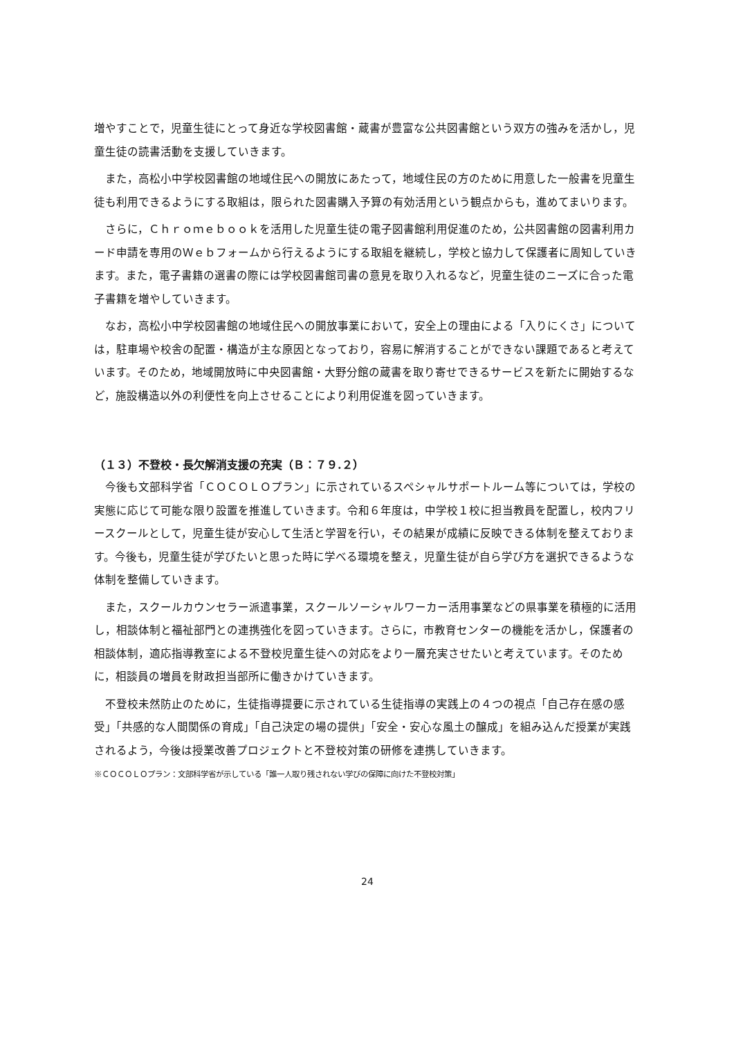増やすことで，児童生徒にとって身近な学校図書館・蔵書が豊富な公共図書館という双方の強みを活かし，児童生徒の読書活動を支援していきます。
また，高松小中学校図書館の地域住民への開放にあたって，地域住民の方のために用意した一般書を児童生徒も利用できるようにする取組は，限られた図書購入予算の有効活用という観点からも，進めてまいります。
さらに，Ｃｈｒｏｍｅｂｏｏｋを活用した児童生徒の電子図書館利用促進のため，公共図書館の図書利用カード申請を専用のＷｅｂフォームから行えるようにする取組を継続し，学校と協力して保護者に周知していきます。また，電子書籍の選書の際には学校図書館司書の意見を取り入れるなど，児童生徒のニーズに合った電子書籍を増やしていきます。
なお，高松小中学校図書館の地域住民への開放事業において，安全上の理由による「入りにくさ」については，駐車場や校舎の配置・構造が主な原因となっており，容易に解消することができない課題であると考えています。そのため，地域開放時に中央図書館・大野分館の蔵書を取り寄せできるサービスを新たに開始するなど，施設構造以外の利便性を向上させることにより利用促進を図っていきます。
（１３）不登校・長欠解消支援の充実（Ｂ：７９.２）
今後も文部科学省「ＣＯＣＯＬＯプラン」に示されているスペシャルサポートルーム等については，学校の実態に応じて可能な限り設置を推進していきます。令和６年度は，中学校１校に担当教員を配置し，校内フリースクールとして，児童生徒が安心して生活と学習を行い，その結果が成績に反映できる体制を整えております。今後も，児童生徒が学びたいと思った時に学べる環境を整え，児童生徒が自ら学び方を選択できるような体制を整備していきます。
また，スクールカウンセラー派遣事業，スクールソーシャルワーカー活用事業などの県事業を積極的に活用し，相談体制と福祉部門との連携強化を図っていきます。さらに，市教育センターの機能を活かし，保護者の相談体制，適応指導教室による不登校児童生徒への対応をより一層充実させたいと考えています。そのために，相談員の増員を財政担当部所に働きかけていきます。
不登校未然防止のために，生徒指導提要に示されている生徒指導の実践上の４つの視点「自己存在感の感受」「共感的な人間関係の育成」「自己決定の場の提供」「安全・安心な風土の醸成」を組み込んだ授業が実践されるよう，今後は授業改善プロジェクトと不登校対策の研修を連携していきます。
※ＣＯＣＯＬＯプラン：文部科学省が示している「誰一人取り残されない学びの保障に向けた不登校対策」
24